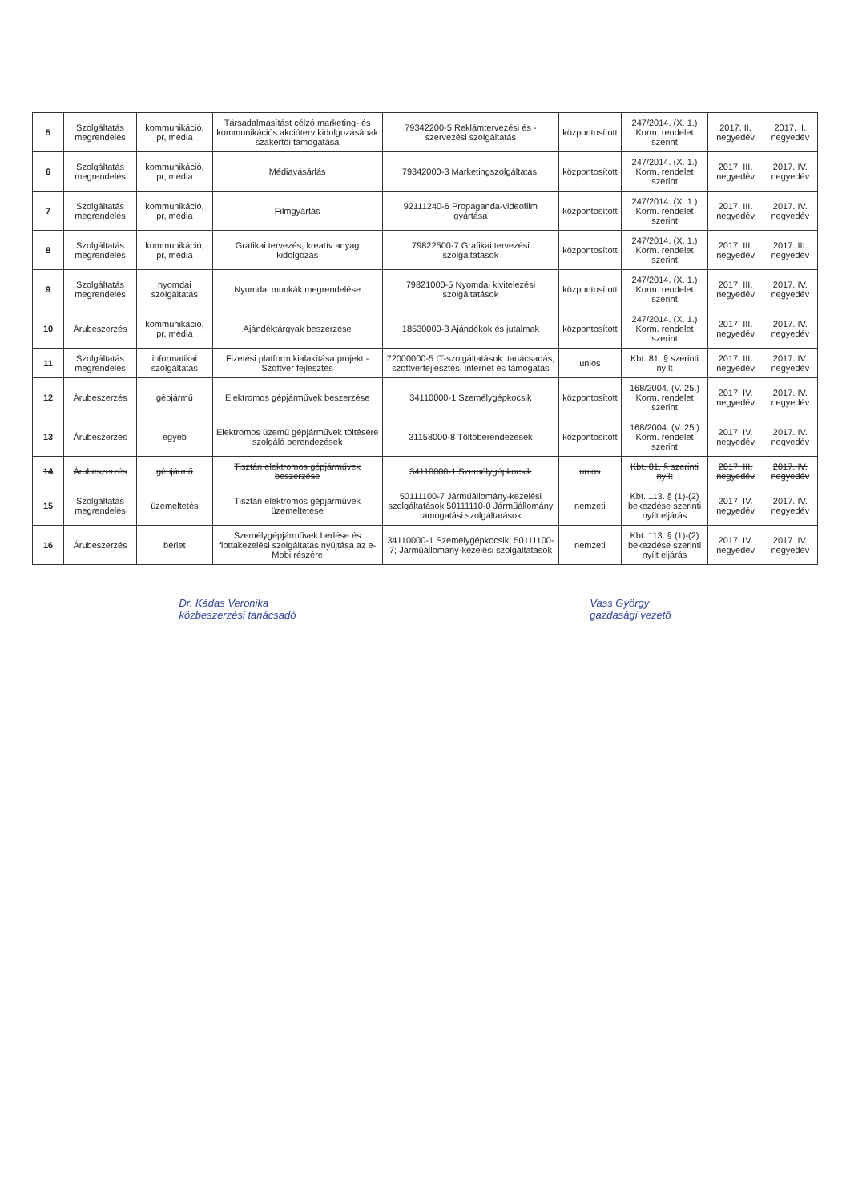| 5 | Szolgáltatás megrendelés | kommunikáció, pr, média | Társadalmasítást célzó marketing- és kommunikációs akcióterv kidolgozásának szakértői támogatása | 79342200-5 Reklámtervezési és -szervezési szolgáltatás | központosított | 247/2014. (X. 1.) Korm. rendelet szerint | 2017. II. negyedév | 2017. II. negyedév |
| 6 | Szolgáltatás megrendelés | kommunikáció, pr, média | Médiavásárlás | 79342000-3 Marketingszolgáltatás. | központosított | 247/2014. (X. 1.) Korm. rendelet szerint | 2017. III. negyedév | 2017. IV. negyedév |
| 7 | Szolgáltatás megrendelés | kommunikáció, pr, média | Filmgyártás | 92111240-6 Propaganda-videofilm gyártása | központosított | 247/2014. (X. 1.) Korm. rendelet szerint | 2017. III. negyedév | 2017. IV. negyedév |
| 8 | Szolgáltatás megrendelés | kommunikáció, pr, média | Grafikai tervezés, kreatív anyag kidolgozás | 79822500-7 Grafikai tervezési szolgáltatások | központosított | 247/2014. (X. 1.) Korm. rendelet szerint | 2017. III. negyedév | 2017. III. negyedév |
| 9 | Szolgáltatás megrendelés | nyomdai szolgáltatás | Nyomdai munkák megrendelése | 79821000-5 Nyomdai kivitelezési szolgáltatások | központosított | 247/2014. (X. 1.) Korm. rendelet szerint | 2017. III. negyedév | 2017. IV. negyedév |
| 10 | Árubeszerzés | kommunikáció, pr, média | Ajándéktárgyak beszerzése | 18530000-3 Ajándékok és jutalmak | központosított | 247/2014. (X. 1.) Korm. rendelet szerint | 2017. III. negyedév | 2017. IV. negyedév |
| 11 | Szolgáltatás megrendelés | informatikai szolgáltatás | Fizetési platform kialakítása projekt - Szoftver fejlesztés | 72000000-5 IT-szolgáltatások: tanácsadás, szoftverfejlesztés, internet és támogatás | uniós | Kbt. 81. § szerinti nyílt | 2017. III. negyedév | 2017. IV. negyedév |
| 12 | Árubeszerzés | gépjármű | Elektromos gépjárművek beszerzése | 34110000-1 Személygépkocsik | központosított | 168/2004. (V. 25.) Korm. rendelet szerint | 2017. IV. negyedév | 2017. IV. negyedév |
| 13 | Árubeszerzés | egyéb | Elektromos üzemű gépjárművek töltésére szolgáló berendezések | 31158000-8 Töltőberendezések | központosított | 168/2004. (V. 25.) Korm. rendelet szerint | 2017. IV. negyedév | 2017. IV. negyedév |
| 14 | Árubeszerzés | gépjármű | Tisztán elektromos gépjárművek beszerzése | 34110000-1 Személygépkocsik | uniós | Kbt. 81. § szerinti nyílt | 2017. III. negyedév | 2017. IV. negyedév |
| 15 | Szolgáltatás megrendelés | üzemeltetés | Tisztán elektromos gépjárművek üzemeltetése | 50111100-7 Járműállomány-kezelési szolgáltatások 50111110-0 Járműállomány támogatási szolgáltatások | nemzeti | Kbt. 113. § (1)-(2) bekezdése szerinti nyílt eljárás | 2017. IV. negyedév | 2017. IV. negyedév |
| 16 | Árubeszerzés | bérlet | Személygépjárművek bérlése és flottakezelési szolgáltatás nyújtása az e-Mobi részére | 34110000-1 Személygépkocsik; 50111100-7; Járműállomány-kezelési szolgáltatások | nemzeti | Kbt. 113. § (1)-(2) bekezdése szerinti nyílt eljárás | 2017. IV. negyedév | 2017. IV. negyedév |
Dr. Kádas Veronika
közbeszerzési tanácsadó
Vass György
gazdasági vezető